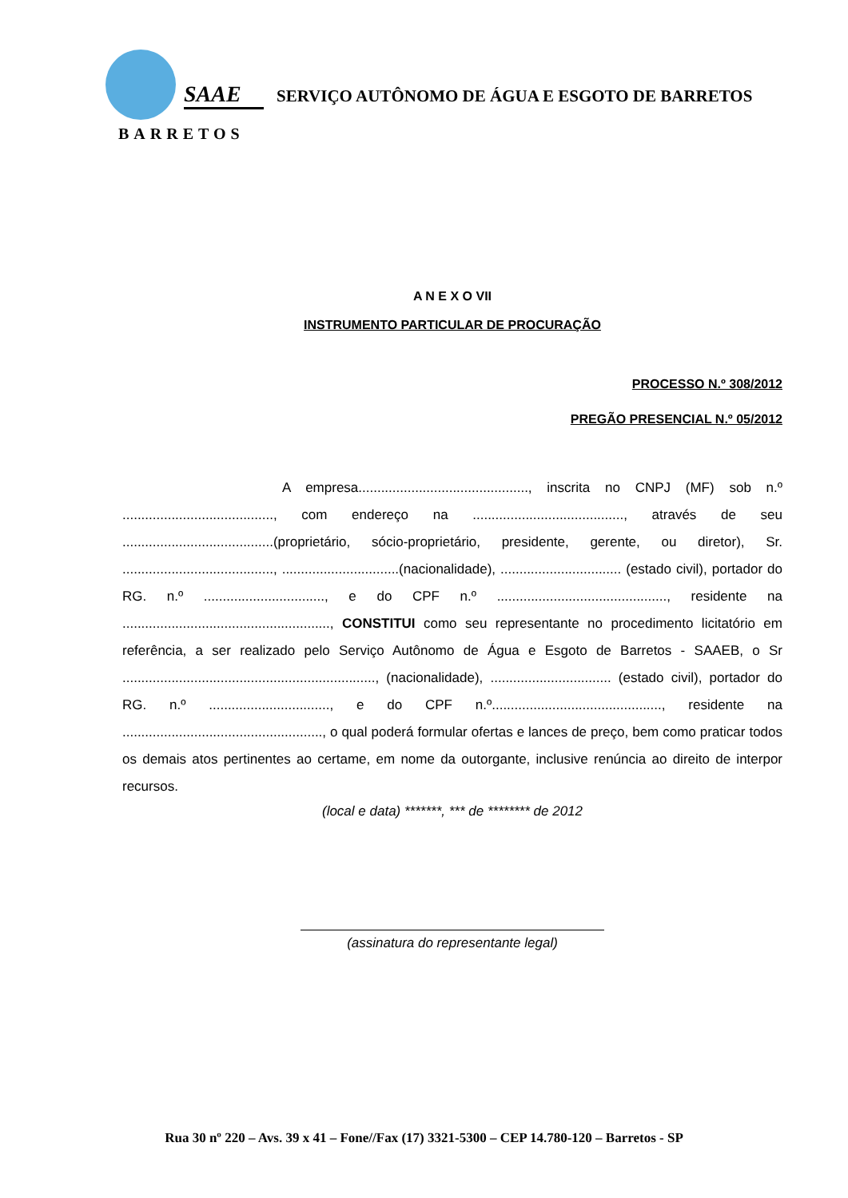SAAE
BARRETOS
SERVIÇO AUTÔNOMO DE ÁGUA E ESGOTO DE BARRETOS
A N E X O VII
INSTRUMENTO PARTICULAR DE PROCURAÇÃO
PROCESSO N.º 308/2012
PREGÃO PRESENCIAL N.º 05/2012
A empresa............................................., inscrita no CNPJ (MF) sob n.º ........................................, com endereço na ........................................, através de seu ........................................(proprietário, sócio-proprietário, presidente, gerente, ou diretor), Sr. ........................................, ...............................(nacionalidade), ................................ (estado civil), portador do RG. n.º ................................, e do CPF n.º ............................................., residente na ......................................................., CONSTITUI como seu representante no procedimento licitatório em referência, a ser realizado pelo Serviço Autônomo de Água e Esgoto de Barretos - SAAEB, o Sr ..................................................................., (nacionalidade), ................................ (estado civil), portador do RG. n.º ................................, e do CPF n.º............................................., residente na ....................................................., o qual poderá formular ofertas e lances de preço, bem como praticar todos os demais atos pertinentes ao certame, em nome da outorgante, inclusive renúncia ao direito de interpor recursos.
(local e data) *******, *** de ******** de 2012
(assinatura do representante legal)
Rua 30 nº 220 – Avs. 39 x 41 – Fone//Fax (17) 3321-5300 – CEP 14.780-120 – Barretos - SP